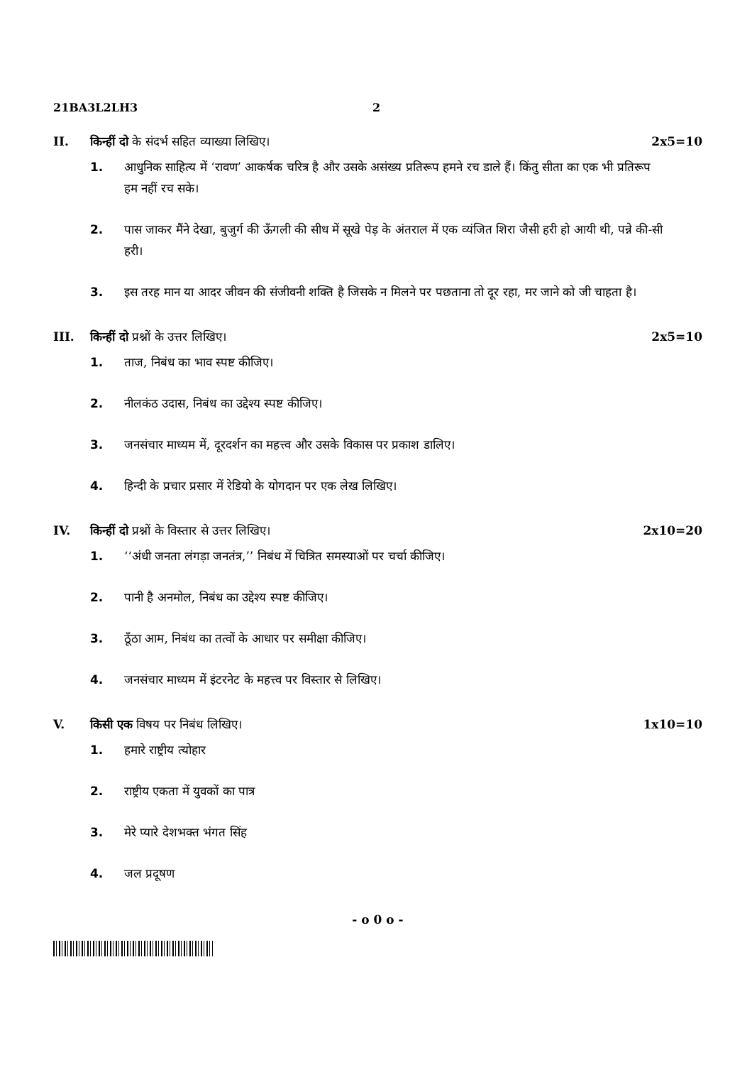21BA3L2LH3 2
II. किन्हीं दो के संदर्भ सहित व्याख्या लिखिए। 2x5=10
1. आधुनिक साहित्य में ‘रावण’ आकर्षक चरित्र है और उसके असंख्य प्रतिरूप हमने रच डाले हैं। किंतु सीता का एक भी प्रतिरूप हम नहीं रच सके।
2. पास जाकर मैंने देखा, बुजुर्ग की ऊँगली की सीध में सूखे पेड़ के अंतराल में एक व्यंजित शिरा जैसी हरी हो आयी थी, पन्ने की-सी हरी।
3. इस तरह मान या आदर जीवन की संजीवनी शक्ति है जिसके न मिलने पर पछताना तो दूर रहा, मर जाने को जी चाहता है।
III. किन्हीं दो प्रश्नों के उत्तर लिखिए। 2x5=10
1. ताज, निबंध का भाव स्पष्ट कीजिए।
2. नीलकंठ उदास, निबंध का उद्देश्य स्पष्ट कीजिए।
3. जनसंचार माध्यम में, दूरदर्शन का महत्त्व और उसके विकास पर प्रकाश डालिए।
4. हिन्दी के प्रचार प्रसार में रेडियो के योगदान पर एक लेख लिखिए।
IV. किन्हीं दो प्रश्नों के विस्तार से उत्तर लिखिए। 2x10=20
1. ‘‘अंधी जनता लंगड़ा जनतंत्र,’’ निबंध में चित्रित समस्याओं पर चर्चा कीजिए।
2. पानी है अनमोल, निबंध का उद्देश्य स्पष्ट कीजिए।
3. ठूँठा आम, निबंध का तत्वों के आधार पर समीक्षा कीजिए।
4. जनसंचार माध्यम में इंटरनेट के महत्त्व पर विस्तार से लिखिए।
V. किसी एक विषय पर निबंध लिखिए। 1x10=10
1. हमारे राष्ट्रीय त्योहार
2. राष्ट्रीय एकता में युवकों का पात्र
3. मेरे प्यारे देशभक्त भंगत सिंह
4. जल प्रदूषण
- o 0 o -